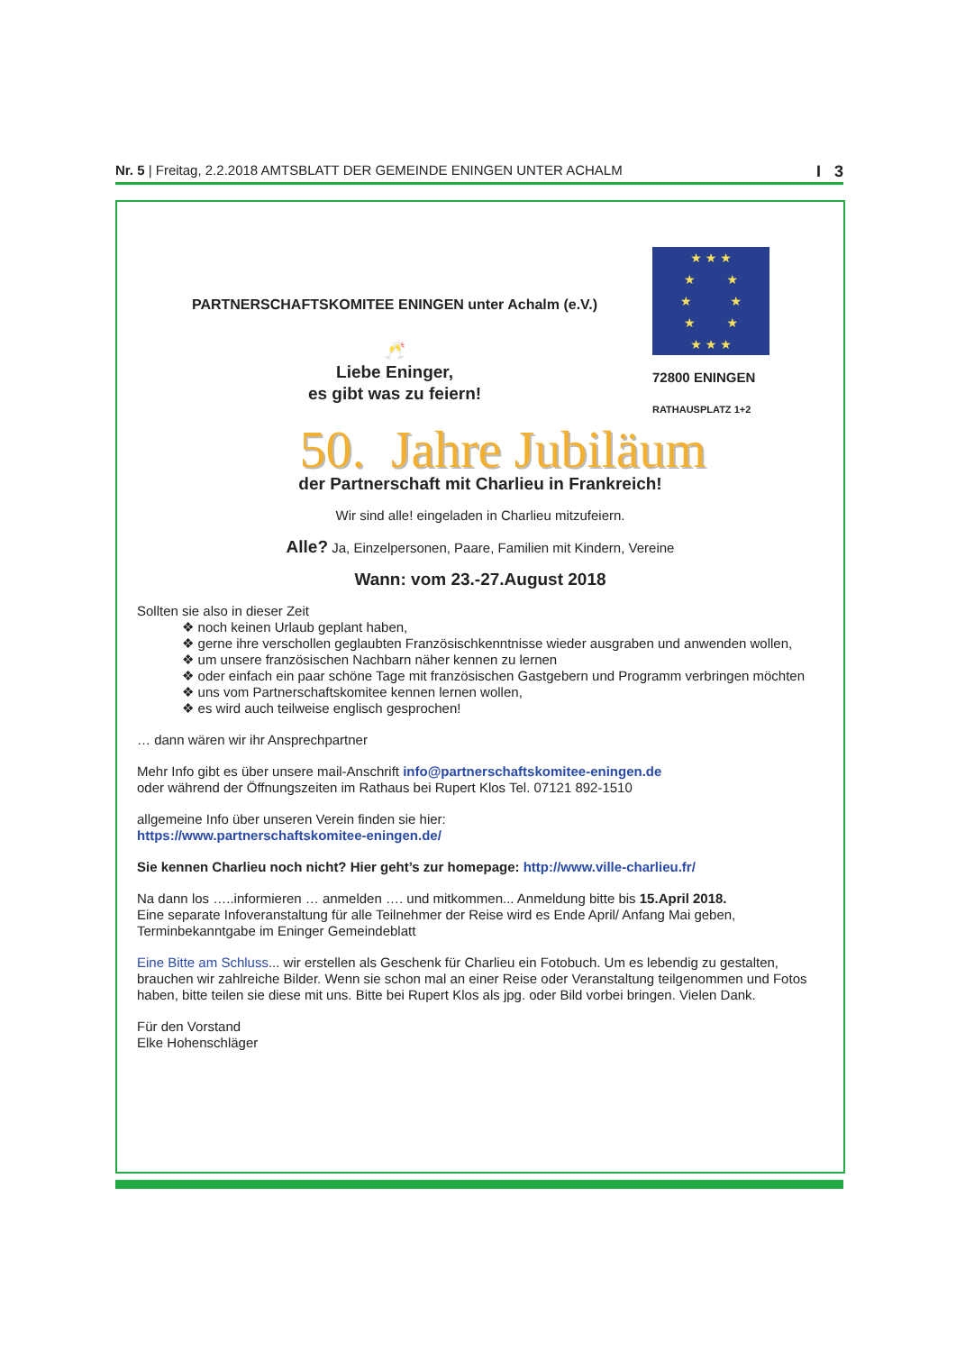Nr. 5 | Freitag, 2.2.2018 AMTSBLATT DER GEMEINDE ENINGEN UNTER ACHALM I 3
PARTNERSCHAFTSKOMITEE ENINGEN unter Achalm (e.V.)
🥂
Liebe Eninger,
es gibt was zu feiern!
★ ★ ★
★ ★
★ ★
★ ★
★ ★ ★
72800 ENINGEN
RATHAUSPLATZ 1+2
50. Jahre Jubiläum
der Partnerschaft mit Charlieu in Frankreich!
Wir sind alle! eingeladen in Charlieu mitzufeiern.
Alle? Ja, Einzelpersonen, Paare, Familien mit Kindern, Vereine
Wann: vom 23.-27.August 2018
Sollten sie also in dieser Zeit
❖ noch keinen Urlaub geplant haben,
❖ gerne ihre verschollen geglaubten Französischkenntnisse wieder ausgraben und anwenden wollen,
❖ um unsere französischen Nachbarn näher kennen zu lernen
❖ oder einfach ein paar schöne Tage mit französischen Gastgebern und Programm verbringen möchten
❖ uns vom Partnerschaftskomitee kennen lernen wollen,
❖ es wird auch teilweise englisch gesprochen!
… dann wären wir ihr Ansprechpartner
Mehr Info gibt es über unsere mail-Anschrift info@partnerschaftskomitee-eningen.de
oder während der Öffnungszeiten im Rathaus bei Rupert Klos Tel. 07121 892-1510
allgemeine Info über unseren Verein finden sie hier:
https://www.partnerschaftskomitee-eningen.de/
Sie kennen Charlieu noch nicht? Hier geht’s zur homepage: http://www.ville-charlieu.fr/
Na dann los …..informieren … anmelden …. und mitkommen... Anmeldung bitte bis 15.April 2018.
Eine separate Infoveranstaltung für alle Teilnehmer der Reise wird es Ende April/ Anfang Mai geben, Terminbekanntgabe im Eninger Gemeindeblatt
Eine Bitte am Schluss... wir erstellen als Geschenk für Charlieu ein Fotobuch. Um es lebendig zu gestalten, brauchen wir zahlreiche Bilder. Wenn sie schon mal an einer Reise oder Veranstaltung teilgenommen und Fotos haben, bitte teilen sie diese mit uns. Bitte bei Rupert Klos als jpg. oder Bild vorbei bringen. Vielen Dank.
Für den Vorstand
Elke Hohenschläger